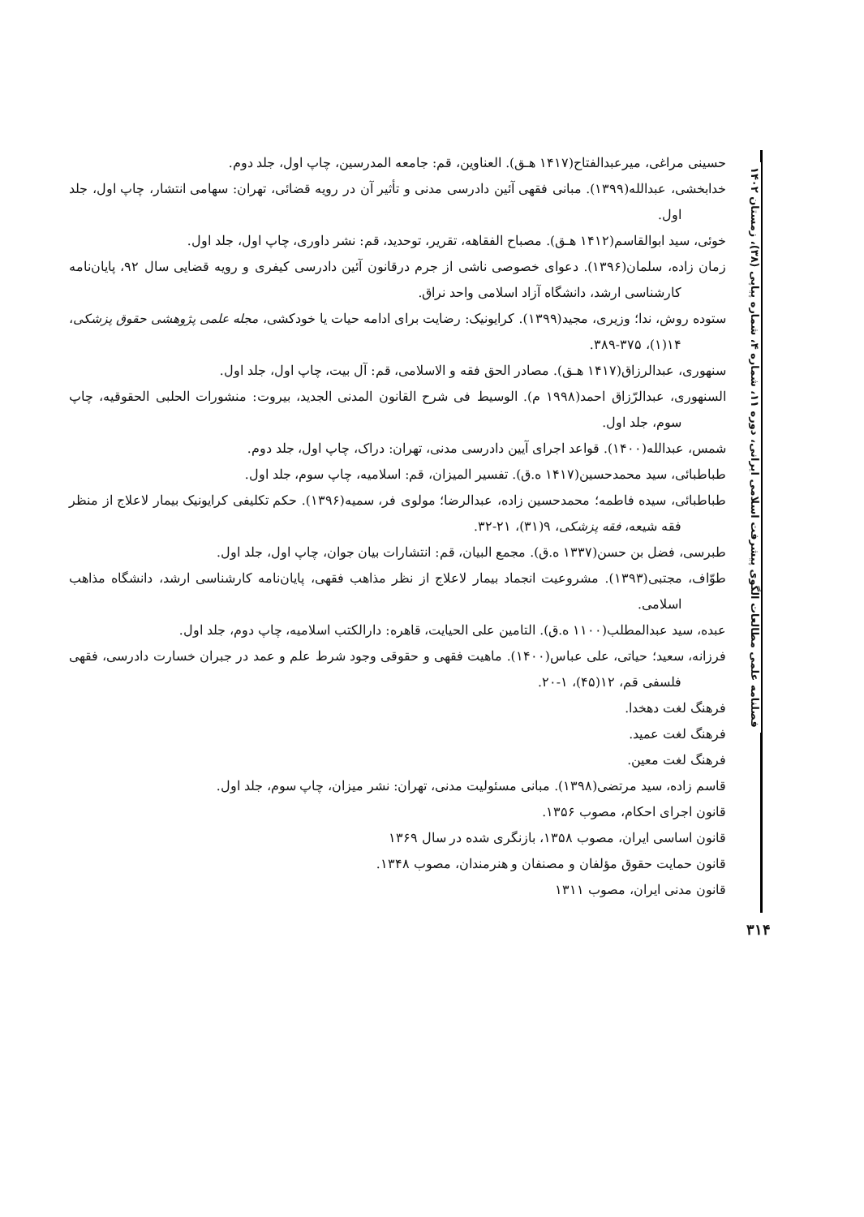حسینی مراغی، میرعبدالفتاح(۱۴۱۷ هـق). العناوین، قم: جامعه المدرسین، چاپ اول، جلد دوم.
خدابخشی، عبدالله(۱۳۹۹). مبانی فقهی آئین دادرسی مدنی و تأثیر آن در رویه قضائی، تهران: سهامی انتشار، چاپ اول، جلد اول.
خوئی، سید ابوالقاسم(۱۴۱۲ هـق). مصباح الفقاهه، تقریر، توحدید، قم: نشر داوری، چاپ اول، جلد اول.
زمان زاده، سلمان(۱۳۹۶). دعوای خصوصی ناشی از جرم درقانون آئین دادرسی کیفری و رویه قضایی سال ۹۲، پایان‌نامه کارشناسی ارشد، دانشگاه آزاد اسلامی واحد نراق.
ستوده روش، ندا؛ وزیری، مجید(۱۳۹۹). کرایونیک: رضایت برای ادامه حیات یا خودکشی، مجله علمی پژوهشی حقوق پزشکی، ۱۴(۱)، ۳۷۵-۳۸۹.
سنهوری، عبدالرزاق(۱۴۱۷ هـق). مصادر الحق فقه و الاسلامی، قم: آل بیت، چاپ اول، جلد اول.
السنهوری، عبدالرّزاق احمد(۱۹۹۸ م). الوسیط فی شرح القانون المدنی الجدید، بیروت: منشورات الحلبی الحقوقیه، چاپ سوم، جلد اول.
شمس، عبدالله(۱۴۰۰). قواعد اجرای آیین دادرسی مدنی، تهران: دراک، چاپ اول، جلد دوم.
طباطبائی، سید محمدحسین(۱۴۱۷ ه.ق). تفسیر المیزان، قم: اسلامیه، چاپ سوم، جلد اول.
طباطبائی، سیده فاطمه؛ محمدحسین زاده، عبدالرضا؛ مولوی فر، سمیه(۱۳۹۶). حکم تکلیفی کرایونیک بیمار لاعلاج از منظر فقه شیعه، فقه پزشکی، ۹(۳۱)، ۲۱-۳۲.
طبرسی، فضل بن حسن(۱۳۳۷ ه.ق). مجمع البیان، قم: انتشارات بیان جوان، چاپ اول، جلد اول.
طوّاف، مجتبی(۱۳۹۳). مشروعیت انجماد بیمار لاعلاج از نظر مذاهب فقهی، پایان‌نامه کارشناسی ارشد، دانشگاه مذاهب اسلامی.
عبده، سید عبدالمطلب(۱۱۰۰ ه.ق). التامین علی الحیایت، قاهره: دارالکتب اسلامیه، چاپ دوم، جلد اول.
فرزانه، سعید؛ حیاتی، علی عباس(۱۴۰۰). ماهیت فقهی و حقوقی وجود شرط علم و عمد در جبران خسارت دادرسی، فقهی فلسفی قم، ۱۲(۴۵)، ۱-۲۰.
فرهنگ لغت دهخدا.
فرهنگ لغت عمید.
فرهنگ لغت معین.
قاسم زاده، سید مرتضی(۱۳۹۸). مبانی مسئولیت مدنی، تهران: نشر میزان، چاپ سوم، جلد اول.
قانون اجرای احکام، مصوب ۱۳۵۶.
قانون اساسی ایران، مصوب ۱۳۵۸، بازنگری شده در سال ۱۳۶۹
قانون حمایت حقوق مؤلفان و مصنفان و هنرمندان، مصوب ۱۳۴۸.
قانون مدنی ایران، مصوب ۱۳۱۱
فصلنامه علمی مطالعات الگوی پیشرفت اسلامی ایرانی، دوره ۱۱، شماره ۴، شماره پیاپی (۳۸)، زمستان ۱۴۰۲
۳۱۴